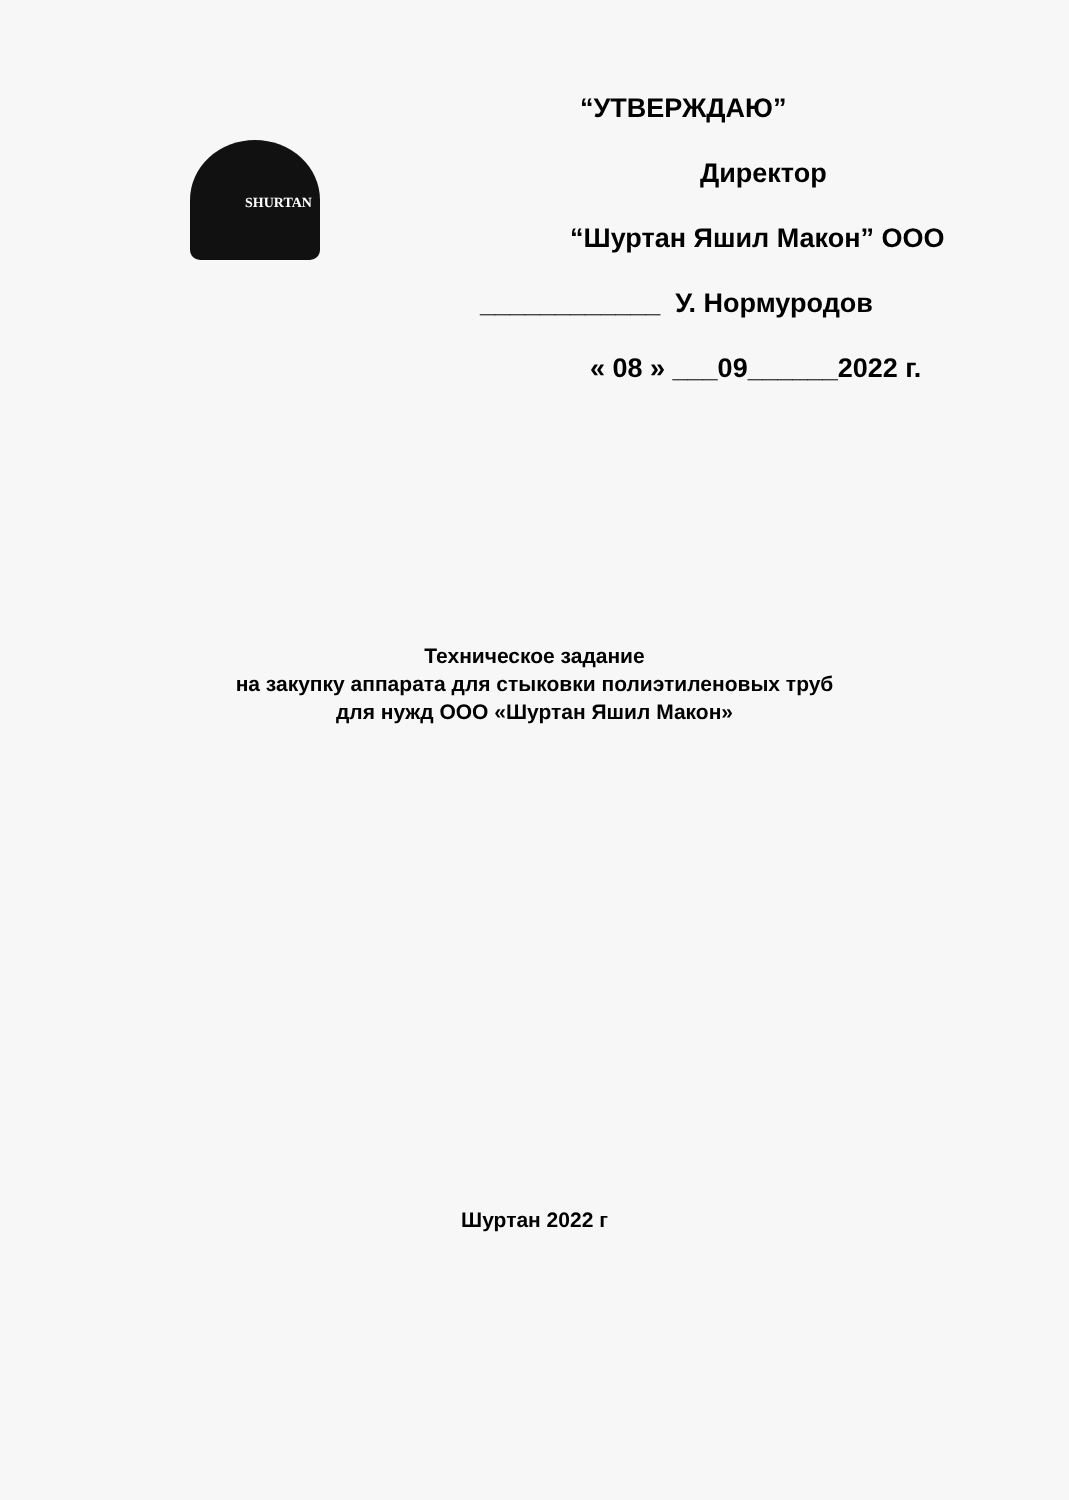SHURTAN
“УТВЕРЖДАЮ”
Директор
“Шуртан Яшил Макон” ООО
____________ У. Нормуродов
« 08 » ___09______2022 г.
Техническое задание
на закупку аппарата для стыковки полиэтиленовых труб
для нужд ООО «Шуртан Яшил Макон»
Шуртан 2022 г